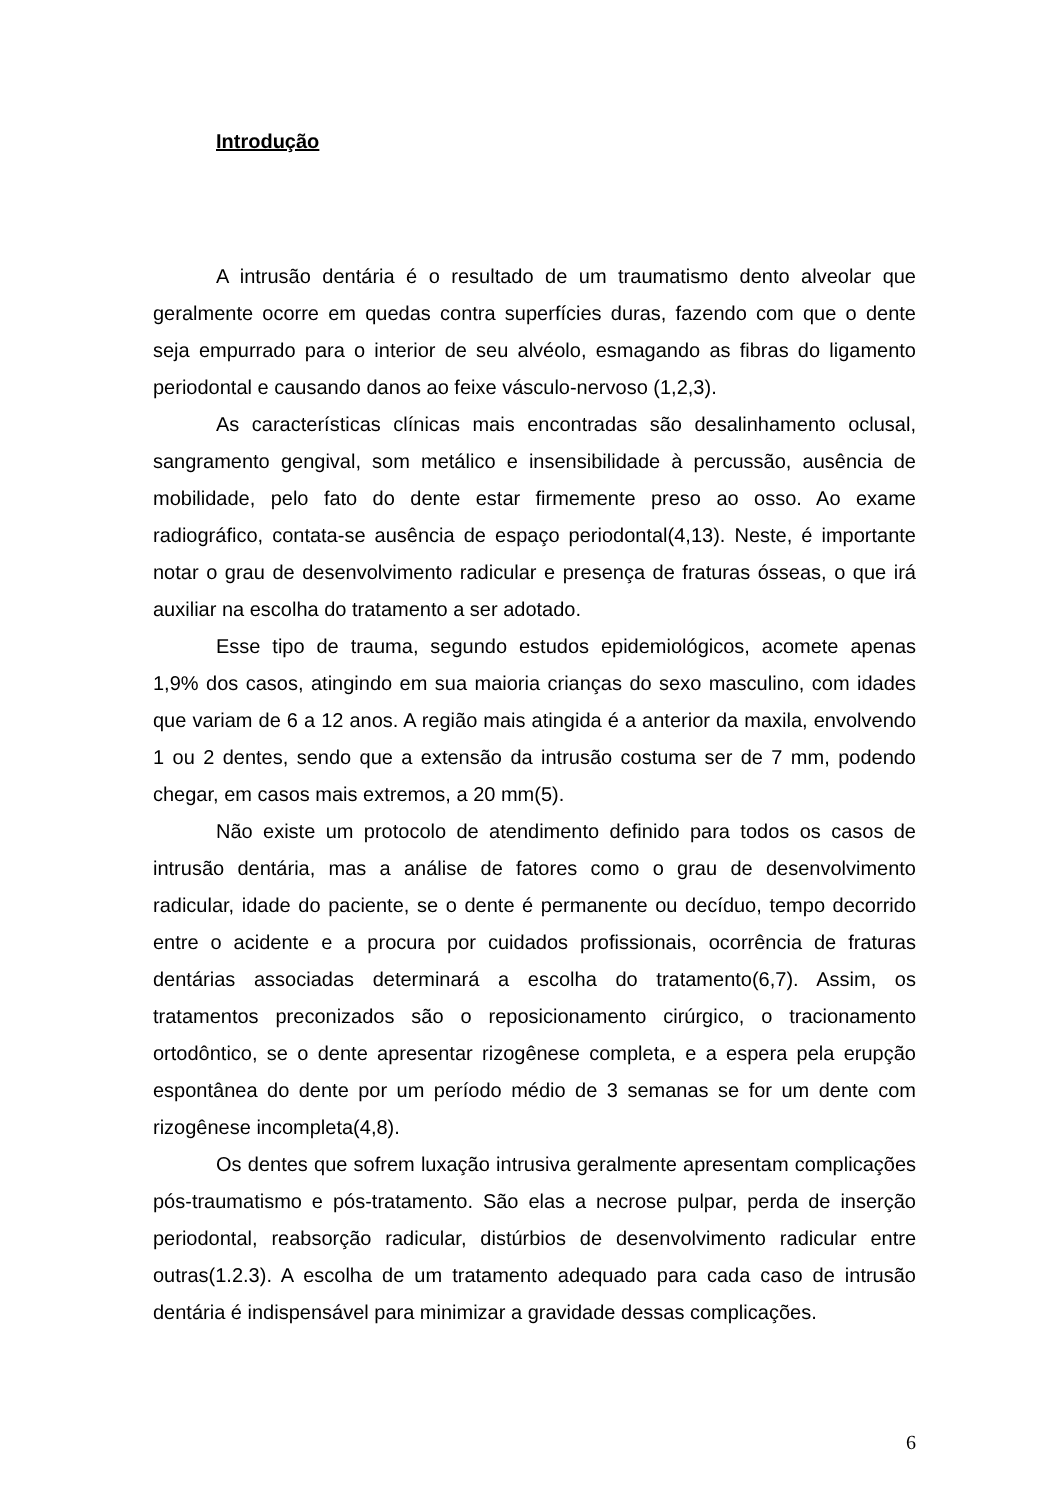Introdução
A intrusão dentária é o resultado de um traumatismo dento alveolar que geralmente ocorre em quedas contra superfícies duras, fazendo com que o dente seja empurrado para o interior de seu alvéolo, esmagando as fibras do ligamento periodontal e causando danos ao feixe vásculo-nervoso (1,2,3).
As características clínicas mais encontradas são desalinhamento oclusal, sangramento gengival, som metálico e insensibilidade à percussão, ausência de mobilidade, pelo fato do dente estar firmemente preso ao osso. Ao exame radiográfico, contata-se ausência de espaço periodontal(4,13). Neste, é importante notar o grau de desenvolvimento radicular e presença de fraturas ósseas, o que irá auxiliar na escolha do tratamento a ser adotado.
Esse tipo de trauma, segundo estudos epidemiológicos, acomete apenas 1,9% dos casos, atingindo em sua maioria crianças do sexo masculino, com idades que variam de 6 a 12 anos. A região mais atingida é a anterior da maxila, envolvendo 1 ou 2 dentes, sendo que a extensão da intrusão costuma ser de 7 mm, podendo chegar, em casos mais extremos, a 20 mm(5).
Não existe um protocolo de atendimento definido para todos os casos de intrusão dentária, mas a análise de fatores como o grau de desenvolvimento radicular, idade do paciente, se o dente é permanente ou decíduo, tempo decorrido entre o acidente e a procura por cuidados profissionais, ocorrência de fraturas dentárias associadas determinará a escolha do tratamento(6,7). Assim, os tratamentos preconizados são o reposicionamento cirúrgico, o tracionamento ortodôntico, se o dente apresentar rizogênese completa, e a espera pela erupção espontânea do dente por um período médio de 3 semanas se for um dente com rizogênese incompleta(4,8).
Os dentes que sofrem luxação intrusiva geralmente apresentam complicações pós-traumatismo e pós-tratamento. São elas a necrose pulpar, perda de inserção periodontal, reabsorção radicular, distúrbios de desenvolvimento radicular entre outras(1.2.3). A escolha de um tratamento adequado para cada caso de intrusão dentária é indispensável para minimizar a gravidade dessas complicações.
6